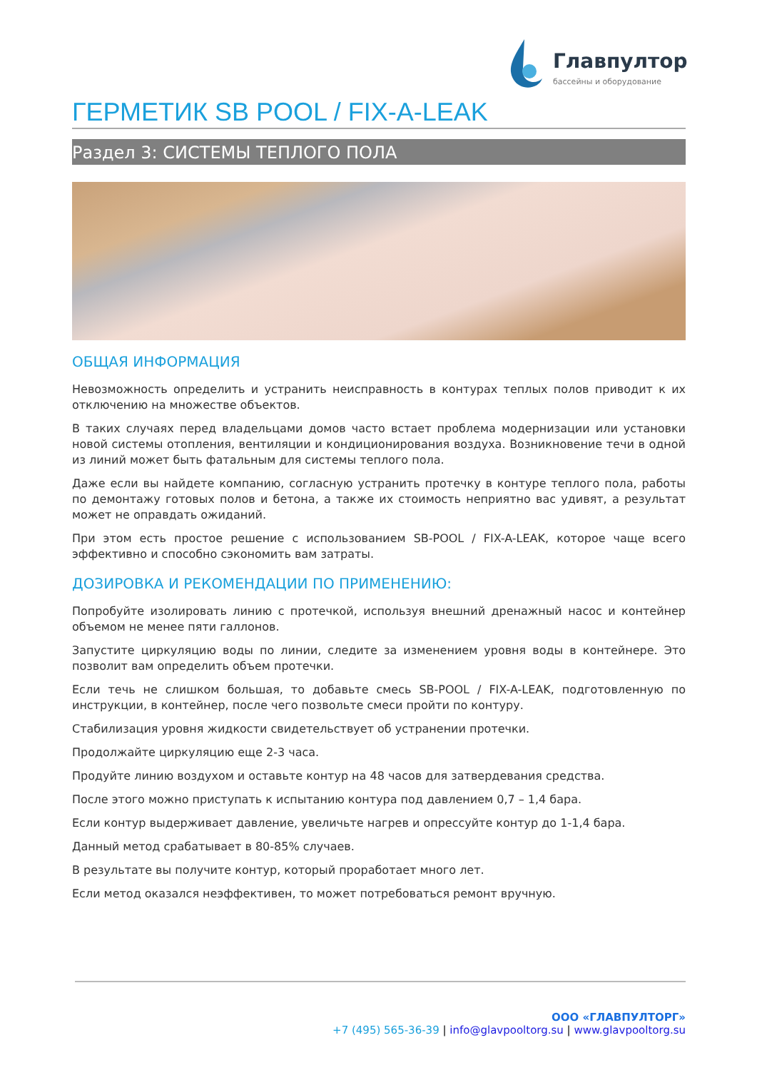Главпулторг
бассейны и оборудование
ГЕРМЕТИК SB POOL / FIX-A-LEAK
Раздел 3: СИСТЕМЫ ТЕПЛОГО ПОЛА
ОБЩАЯ ИНФОРМАЦИЯ
Невозможность определить и устранить неисправность в контурах теплых полов приводит к их отключению на множестве объектов.
В таких случаях перед владельцами домов часто встает проблема модернизации или установки новой системы отопления, вентиляции и кондиционирования воздуха. Возникновение течи в одной из линий может быть фатальным для системы теплого пола.
Даже если вы найдете компанию, согласную устранить протечку в контуре теплого пола, работы по демонтажу готовых полов и бетона, а также их стоимость неприятно вас удивят, а результат может не оправдать ожиданий.
При этом есть простое решение с использованием SB-POOL / FIX-A-LEAK, которое чаще всего эффективно и способно сэкономить вам затраты.
ДОЗИРОВКА И РЕКОМЕНДАЦИИ ПО ПРИМЕНЕНИЮ:
Попробуйте изолировать линию с протечкой, используя внешний дренажный насос и контейнер объемом не менее пяти галлонов.
Запустите циркуляцию воды по линии, следите за изменением уровня воды в контейнере. Это позволит вам определить объем протечки.
Если течь не слишком большая, то добавьте смесь SB-POOL / FIX-A-LEAK, подготовленную по инструкции, в контейнер, после чего позвольте смеси пройти по контуру.
Стабилизация уровня жидкости свидетельствует об устранении протечки.
Продолжайте циркуляцию еще 2-3 часа.
Продуйте линию воздухом и оставьте контур на 48 часов для затвердевания средства.
После этого можно приступать к испытанию контура под давлением 0,7 – 1,4 бара.
Если контур выдерживает давление, увеличьте нагрев и опрессуйте контур до 1-1,4 бара.
Данный метод срабатывает в 80-85% случаев.
В результате вы получите контур, который проработает много лет.
Если метод оказался неэффективен, то может потребоваться ремонт вручную.
ООО «ГЛАВПУЛТОРГ»
+7 (495) 565-36-39 | info@glavpooltorg.su | www.glavpooltorg.su